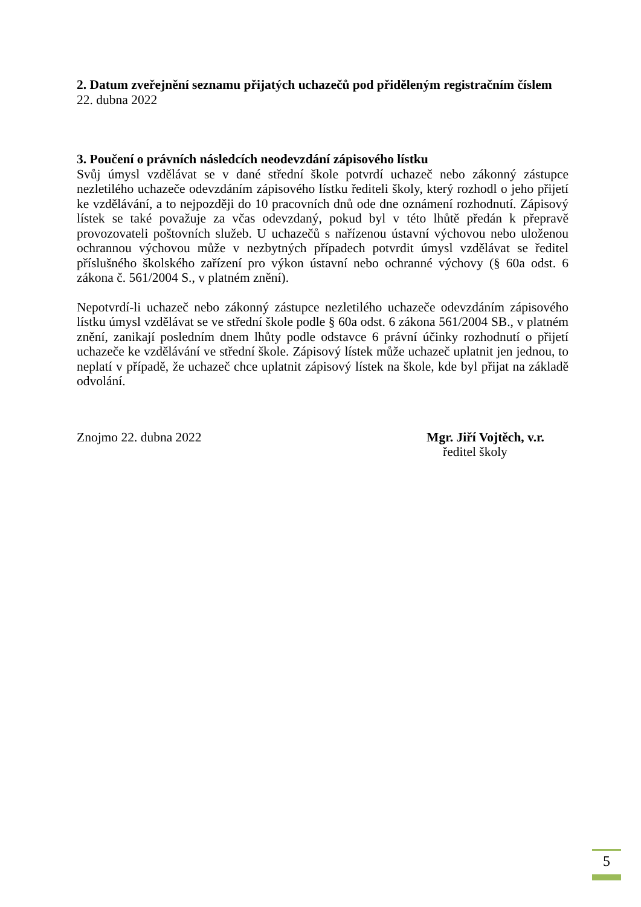2. Datum zveřejnění seznamu přijatých uchazečů pod přiděleným registračním číslem
22. dubna 2022
3. Poučení o právních následcích neodevzdání zápisového lístku
Svůj úmysl vzdělávat se v dané střední škole potvrdí uchazeč nebo zákonný zástupce nezletilého uchazeče odevzdáním zápisového lístku řediteli školy, který rozhodl o jeho přijetí ke vzdělávání, a to nejpozději do 10 pracovních dnů ode dne oznámení rozhodnutí. Zápisový lístek se také považuje za včas odevzdaný, pokud byl v této lhůtě předán k přepravě provozovateli poštovních služeb. U uchazečů s nařízenou ústavní výchovou nebo uloženou ochrannou výchovou může v nezbytných případech potvrdit úmysl vzdělávat se ředitel příslušného školského zařízení pro výkon ústavní nebo ochranné výchovy (§ 60a odst. 6 zákona č. 561/2004 S., v platném znění).
Nepotvrdí-li uchazeč nebo zákonný zástupce nezletilého uchazeče odevzdáním zápisového lístku úmysl vzdělávat se ve střední škole podle § 60a odst. 6 zákona 561/2004 SB., v platném znění, zanikají posledním dnem lhůty podle odstavce 6 právní účinky rozhodnutí o přijetí uchazeče ke vzdělávání ve střední škole. Zápisový lístek může uchazeč uplatnit jen jednou, to neplatí v případě, že uchazeč chce uplatnit zápisový lístek na škole, kde byl přijat na základě odvolání.
Znojmo 22. dubna 2022 Mgr. Jiří Vojtěch, v.r.
ředitel školy
5